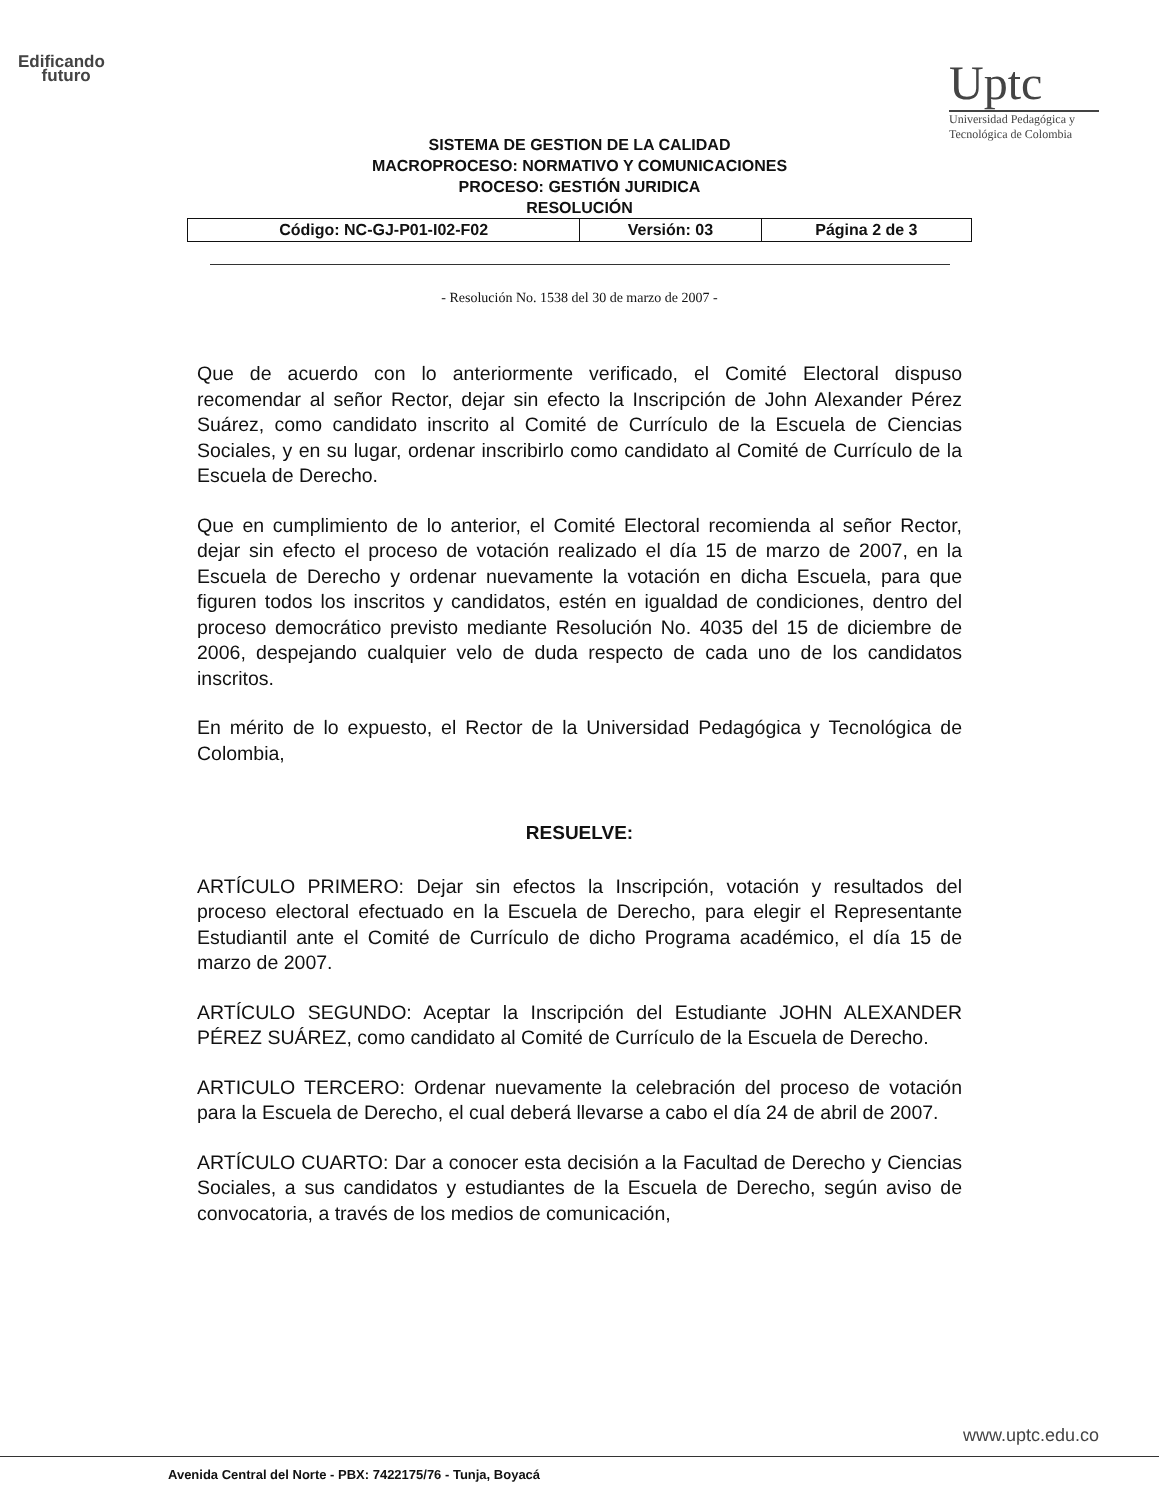Edificando
futuro
Uptc
Universidad Pedagógica y Tecnológica de Colombia
SISTEMA DE GESTION DE LA CALIDAD
MACROPROCESO: NORMATIVO Y COMUNICACIONES
PROCESO: GESTIÓN JURIDICA
RESOLUCIÓN
| Código: NC-GJ-P01-I02-F02 | Versión: 03 | Página 2 de 3 |
- Resolución No. 1538 del 30 de marzo de 2007 -
Que de acuerdo con lo anteriormente verificado, el Comité Electoral dispuso recomendar al señor Rector, dejar sin efecto la Inscripción de John Alexander Pérez Suárez, como candidato inscrito al Comité de Currículo de la Escuela de Ciencias Sociales, y en su lugar, ordenar inscribirlo como candidato al Comité de Currículo de la Escuela de Derecho.
Que en cumplimiento de lo anterior, el Comité Electoral recomienda al señor Rector, dejar sin efecto el proceso de votación realizado el día 15 de marzo de 2007, en la Escuela de Derecho y ordenar nuevamente la votación en dicha Escuela, para que figuren todos los inscritos y candidatos, estén en igualdad de condiciones, dentro del proceso democrático previsto mediante Resolución No. 4035 del 15 de diciembre de 2006, despejando cualquier velo de duda respecto de cada uno de los candidatos inscritos.
En mérito de lo expuesto, el Rector de la Universidad Pedagógica y Tecnológica de Colombia,
RESUELVE:
ARTÍCULO PRIMERO: Dejar sin efectos la Inscripción, votación y resultados del proceso electoral efectuado en la Escuela de Derecho, para elegir el Representante Estudiantil ante el Comité de Currículo de dicho Programa académico, el día 15 de marzo de 2007.
ARTÍCULO SEGUNDO: Aceptar la Inscripción del Estudiante JOHN ALEXANDER PÉREZ SUÁREZ, como candidato al Comité de Currículo de la Escuela de Derecho.
ARTICULO TERCERO: Ordenar nuevamente la celebración del proceso de votación para la Escuela de Derecho, el cual deberá llevarse a cabo el día 24 de abril de 2007.
ARTÍCULO CUARTO: Dar a conocer esta decisión a la Facultad de Derecho y Ciencias Sociales, a sus candidatos y estudiantes de la Escuela de Derecho, según aviso de convocatoria, a través de los medios de comunicación,
www.uptc.edu.co
Avenida Central del Norte - PBX: 7422175/76 - Tunja, Boyacá